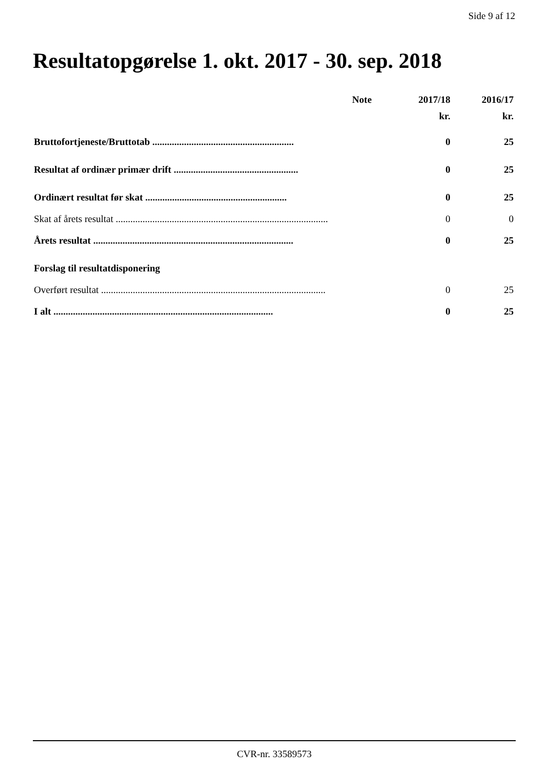Side 9 af 12
Resultatopgørelse 1. okt. 2017 - 30. sep. 2018
| | Note | 2017/18 | 2016/17 |
| --- | --- | --- | --- |
| | | kr. | kr. |
| Bruttofortjeneste/Bruttotab .......................................................... | | 0 | 25 |
| Resultat af ordinær primær drift ................................................... | | 0 | 25 |
| Ordinært resultat før skat .......................................................... | | 0 | 25 |
| Skat af årets resultat ....................................................................................... | | 0 | 0 |
| Årets resultat .................................................................................. | | 0 | 25 |
| Forslag til resultatdisponering | | | |
| Overført resultat ............................................................................................ | | 0 | 25 |
| I alt .......................................................................................... | | 0 | 25 |
CVR-nr. 33589573